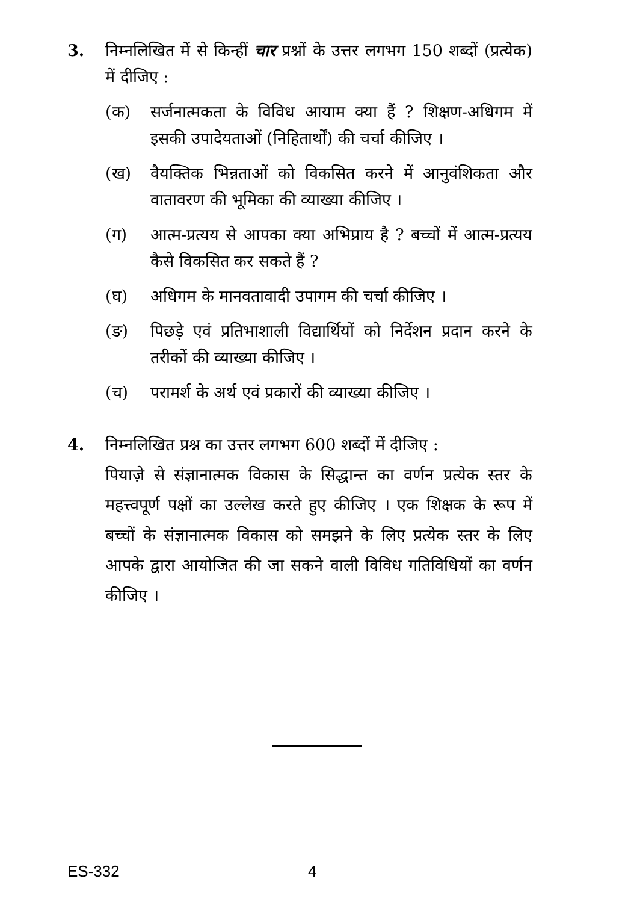3.
निम्नलिखित में से किन्हीं चार प्रश्नों के उत्तर लगभग 150 शब्दों (प्रत्येक) में दीजिए :
(क) सर्जनात्मकता के विविध आयाम क्या हैं ? शिक्षण-अधिगम में इसकी उपादेयताओं (निहितार्थों) की चर्चा कीजिए ।
(ख) वैयक्तिक भिन्नताओं को विकसित करने में आनुवंशिकता और वातावरण की भूमिका की व्याख्या कीजिए ।
(ग) आत्म-प्रत्यय से आपका क्या अभिप्राय है ? बच्चों में आत्म-प्रत्यय कैसे विकसित कर सकते हैं ?
(घ) अधिगम के मानवतावादी उपागम की चर्चा कीजिए ।
(ङ) पिछड़े एवं प्रतिभाशाली विद्यार्थियों को निर्देशन प्रदान करने के तरीकों की व्याख्या कीजिए ।
(च) परामर्श के अर्थ एवं प्रकारों की व्याख्या कीजिए ।
4.
निम्नलिखित प्रश्न का उत्तर लगभग 600 शब्दों में दीजिए :
पियाज़े से संज्ञानात्मक विकास के सिद्धान्त का वर्णन प्रत्येक स्तर के महत्त्वपूर्ण पक्षों का उल्लेख करते हुए कीजिए । एक शिक्षक के रूप में बच्चों के संज्ञानात्मक विकास को समझने के लिए प्रत्येक स्तर के लिए आपके द्वारा आयोजित की जा सकने वाली विविध गतिविधियों का वर्णन कीजिए ।
ES-332 4